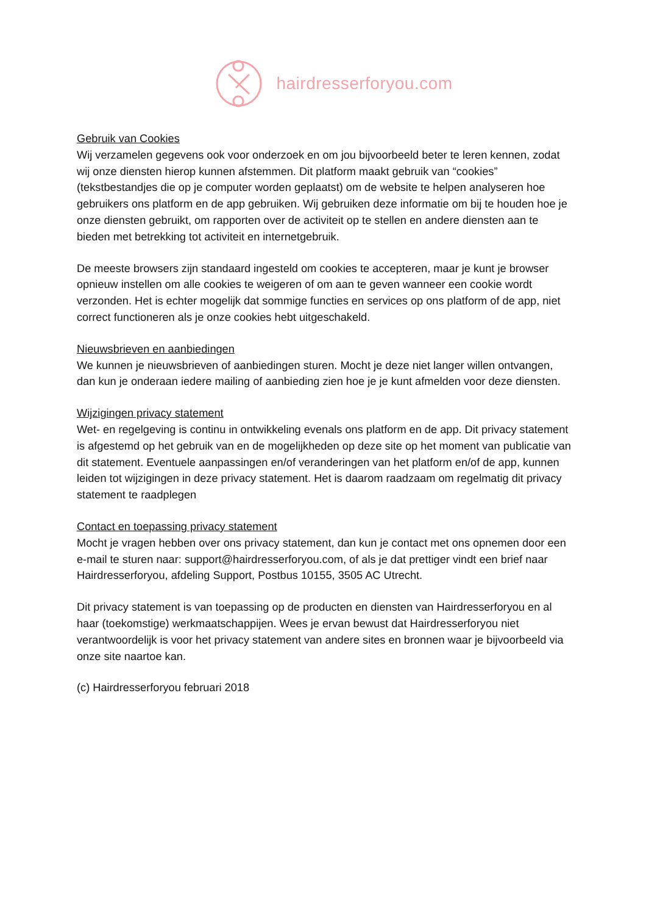hairdresserforyou.com
Gebruik van Cookies
Wij verzamelen gegevens ook voor onderzoek en om jou bijvoorbeeld beter te leren kennen, zodat wij onze diensten hierop kunnen afstemmen. Dit platform maakt gebruik van “cookies” (tekstbestandjes die op je computer worden geplaatst) om de website te helpen analyseren hoe gebruikers ons platform en de app gebruiken. Wij gebruiken deze informatie om bij te houden hoe je onze diensten gebruikt, om rapporten over de activiteit op te stellen en andere diensten aan te bieden met betrekking tot activiteit en internetgebruik.
De meeste browsers zijn standaard ingesteld om cookies te accepteren, maar je kunt je browser opnieuw instellen om alle cookies te weigeren of om aan te geven wanneer een cookie wordt verzonden. Het is echter mogelijk dat sommige functies en services op ons platform of de app, niet correct functioneren als je onze cookies hebt uitgeschakeld.
Nieuwsbrieven en aanbiedingen
We kunnen je nieuwsbrieven of aanbiedingen sturen. Mocht je deze niet langer willen ontvangen, dan kun je onderaan iedere mailing of aanbieding zien hoe je je kunt afmelden voor deze diensten.
Wijzigingen privacy statement
Wet- en regelgeving is continu in ontwikkeling evenals ons platform en de app. Dit privacy statement is afgestemd op het gebruik van en de mogelijkheden op deze site op het moment van publicatie van dit statement. Eventuele aanpassingen en/of veranderingen van het platform en/of de app, kunnen leiden tot wijzigingen in deze privacy statement. Het is daarom raadzaam om regelmatig dit privacy statement te raadplegen
Contact en toepassing privacy statement
Mocht je vragen hebben over ons privacy statement, dan kun je contact met ons opnemen door een e-mail te sturen naar: support@hairdresserforyou.com, of als je dat prettiger vindt een brief naar Hairdresserforyou, afdeling Support, Postbus 10155, 3505 AC Utrecht.
Dit privacy statement is van toepassing op de producten en diensten van Hairdresserforyou en al haar (toekomstige) werkmaatschappijen. Wees je ervan bewust dat Hairdresserforyou niet verantwoordelijk is voor het privacy statement van andere sites en bronnen waar je bijvoorbeeld via onze site naartoe kan.
(c) Hairdresserforyou februari 2018